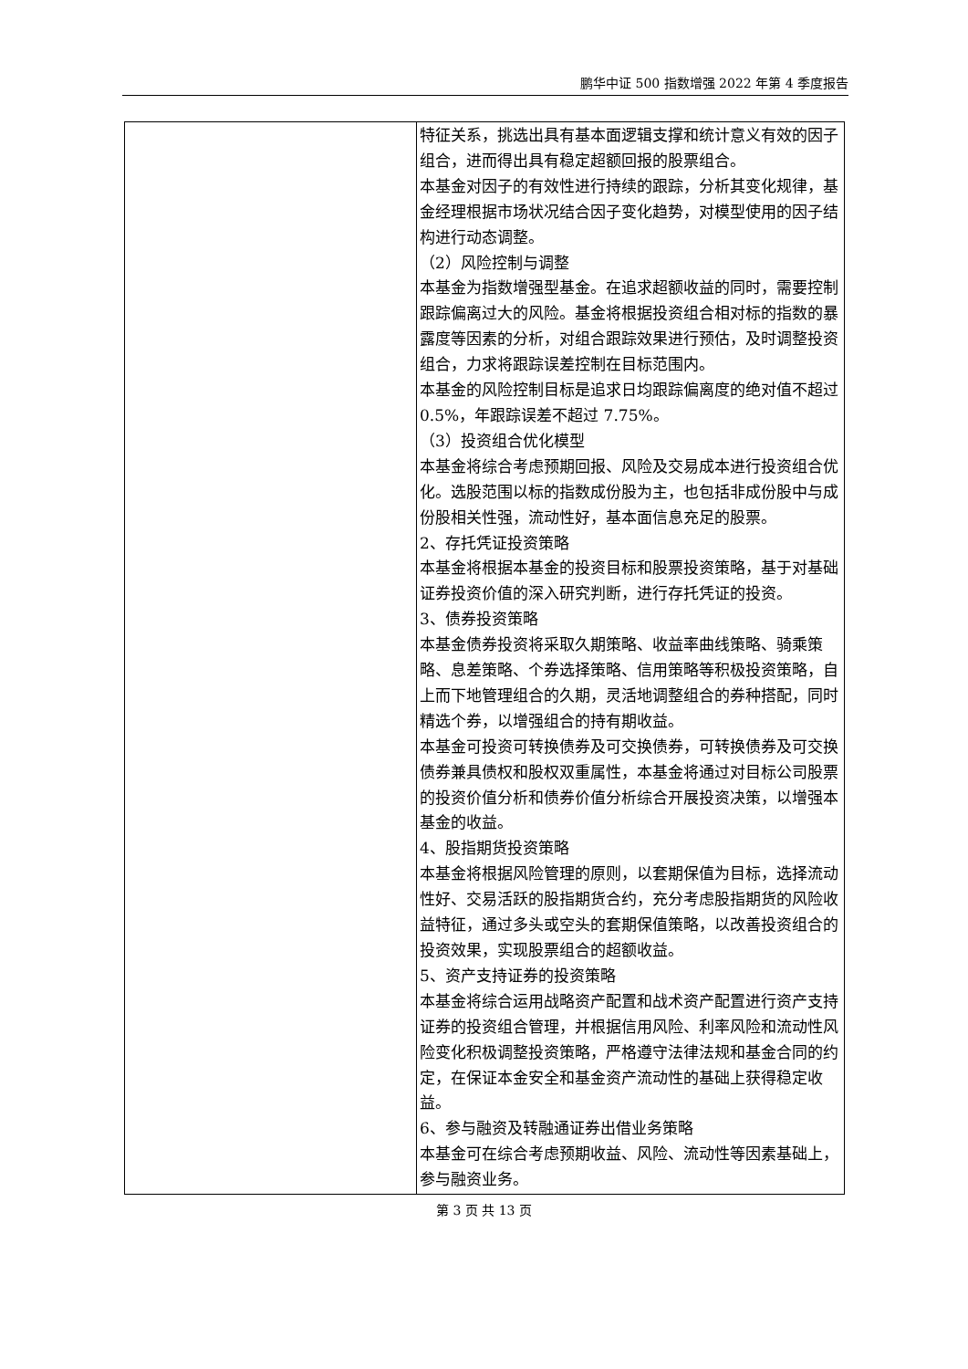鹏华中证 500 指数增强 2022 年第 4 季度报告
| | 特征关系，挑选出具有基本面逻辑支撑和统计意义有效的因子组合，进而得出具有稳定超额回报的股票组合。 本基金对因子的有效性进行持续的跟踪，分析其变化规律，基金经理根据市场状况结合因子变化趋势，对模型使用的因子结构进行动态调整。 （2）风险控制与调整 本基金为指数增强型基金。在追求超额收益的同时，需要控制跟踪偏离过大的风险。基金将根据投资组合相对标的指数的暴露度等因素的分析，对组合跟踪效果进行预估，及时调整投资组合，力求将跟踪误差控制在目标范围内。 本基金的风险控制目标是追求日均跟踪偏离度的绝对值不超过 0.5%，年跟踪误差不超过 7.75%。 （3）投资组合优化模型 本基金将综合考虑预期回报、风险及交易成本进行投资组合优化。选股范围以标的指数成份股为主，也包括非成份股中与成份股相关性强，流动性好，基本面信息充足的股票。 2、存托凭证投资策略 本基金将根据本基金的投资目标和股票投资策略，基于对基础证券投资价值的深入研究判断，进行存托凭证的投资。 3、债券投资策略 本基金债券投资将采取久期策略、收益率曲线策略、骑乘策略、息差策略、个券选择策略、信用策略等积极投资策略，自上而下地管理组合的久期，灵活地调整组合的券种搭配，同时精选个券，以增强组合的持有期收益。 本基金可投资可转换债券及可交换债券，可转换债券及可交换债券兼具债权和股权双重属性，本基金将通过对目标公司股票的投资价值分析和债券价值分析综合开展投资决策，以增强本基金的收益。 4、股指期货投资策略 本基金将根据风险管理的原则，以套期保值为目标，选择流动性好、交易活跃的股指期货合约，充分考虑股指期货的风险收益特征，通过多头或空头的套期保值策略，以改善投资组合的投资效果，实现股票组合的超额收益。 5、资产支持证券的投资策略 本基金将综合运用战略资产配置和战术资产配置进行资产支持证券的投资组合管理，并根据信用风险、利率风险和流动性风险变化积极调整投资策略，严格遵守法律法规和基金合同的约定，在保证本金安全和基金资产流动性的基础上获得稳定收益。 6、参与融资及转融通证券出借业务策略 本基金可在综合考虑预期收益、风险、流动性等因素基础上，参与融资业务。 |
第 3 页 共 13 页